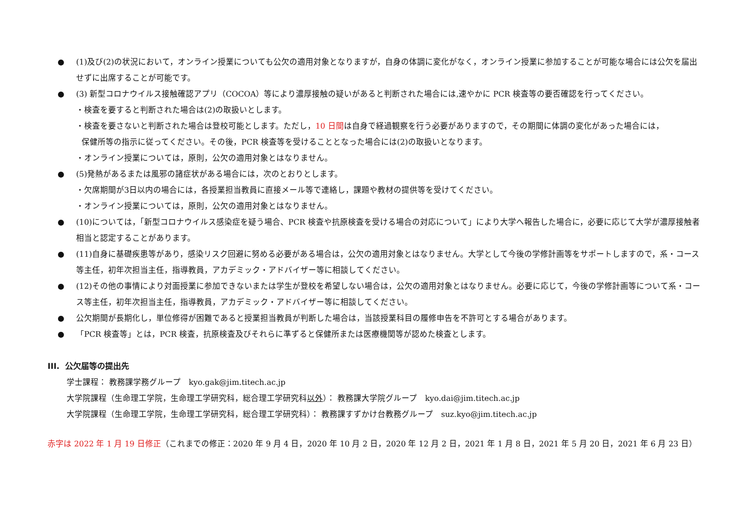● (1)及び(2)の状況において，オンライン授業についても公欠の適用対象となりますが，自身の体調に変化がなく，オンライン授業に参加することが可能な場合には公欠を届出せずに出席することが可能です。
● (3) 新型コロナウイルス接触確認アプリ（COCOA）等により濃厚接触の疑いがあると判断された場合には,速やかに PCR 検査等の要否確認を行ってください。
・検査を要すると判断された場合は(2)の取扱いとします。
・検査を要さないと判断された場合は登校可能とします。ただし，10 日間は自身で経過観察を行う必要がありますので，その期間に体調の変化があった場合には，
保健所等の指示に従ってください。その後，PCR 検査等を受けることとなった場合には(2)の取扱いとなります。
・オンライン授業については，原則，公欠の適用対象とはなりません。
● (5)発熱があるまたは風邪の諸症状がある場合には，次のとおりとします。
・欠席期間が3日以内の場合には，各授業担当教員に直接メール等で連絡し，課題や教材の提供等を受けてください。
・オンライン授業については，原則，公欠の適用対象とはなりません。
● (10)については，「新型コロナウイルス感染症を疑う場合、PCR 検査や抗原検査を受ける場合の対応について」により大学へ報告した場合に，必要に応じて大学が濃厚接触者相当と認定することがあります。
● (11)自身に基礎疾患等があり，感染リスク回避に努める必要がある場合は，公欠の適用対象とはなりません。大学として今後の学修計画等をサポートしますので，系・コース等主任，初年次担当主任，指導教員，アカデミック・アドバイザー等に相談してください。
● (12)その他の事情により対面授業に参加できないまたは学生が登校を希望しない場合は，公欠の適用対象とはなりません。必要に応じて，今後の学修計画等について系・コース等主任，初年次担当主任，指導教員，アカデミック・アドバイザー等に相談してください。
● 公欠期間が長期化し，単位修得が困難であると授業担当教員が判断した場合は，当該授業科目の履修申告を不許可とする場合があります。
● 「PCR 検査等」とは，PCR 検査，抗原検査及びそれらに準ずると保健所または医療機関等が認めた検査とします。
III. 公欠届等の提出先
学士課程： 教務課学務グループ　kyo.gak@jim.titech.ac.jp
大学院課程（生命理工学院，生命理工学研究科，総合理工学研究科以外）： 教務課大学院グループ　kyo.dai@jim.titech.ac.jp
大学院課程（生命理工学院，生命理工学研究科，総合理工学研究科）： 教務課すずかけ台教務グループ　suz.kyo@jim.titech.ac.jp
赤字は 2022 年 1 月 19 日修正（これまでの修正：2020 年 9 月 4 日，2020 年 10 月 2 日，2020 年 12 月 2 日，2021 年 1 月 8 日，2021 年 5 月 20 日，2021 年 6 月 23 日）